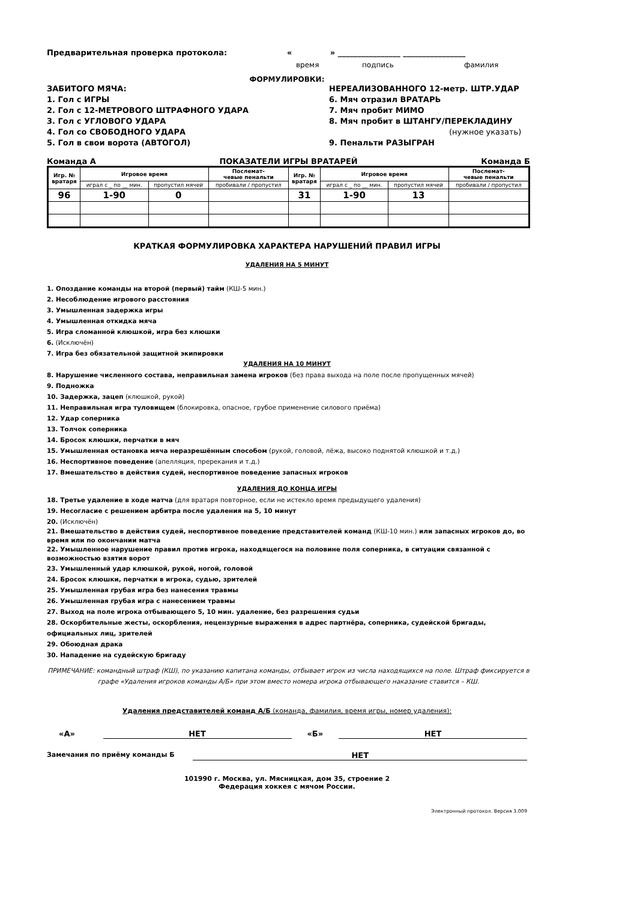Предварительная проверка протокола: « » ________________ ________________
время подпись фамилия
ФОРМУЛИРОВКИ:
ЗАБИТОГО МЯЧА:
1. Гол с ИГРЫ
2. Гол с 12-МЕТРОВОГО ШТРАФНОГО УДАРА
3. Гол с УГЛОВОГО УДАРА
4. Гол со СВОБОДНОГО УДАРА
5. Гол в свои ворота (АВТОГОЛ)
НЕРЕАЛИЗОВАННОГО 12-метр. ШТР.УДАР
6. Мяч отразил ВРАТАРЬ
7. Мяч пробит МИМО
8. Мяч пробит в ШТАНГУ/ПЕРЕКЛАДИНУ
(нужное указать)
9. Пенальти РАЗЫГРАН
Команда А ПОКАЗАТЕЛИ ИГРЫ ВРАТАРЕЙ Команда Б
| Игр. № вратаря | Игровое время | | Послемат- чевые пенальти | Игр. № вратаря | Игровое время | | Послемат- чевые пенальти |
| --- | --- | --- | --- | --- | --- | --- | --- |
| | играл с _ по __ мин. | пропустил мячей | пробивали / пропустил | | играл с _ по __ мин. | пропустил мячей | пробивали / пропустил |
| 96 | 1-90 | 0 | | 31 | 1-90 | 13 | |
КРАТКАЯ ФОРМУЛИРОВКА ХАРАКТЕРА НАРУШЕНИЙ ПРАВИЛ ИГРЫ
УДАЛЕНИЯ НА 5 МИНУТ
1. Опоздание команды на второй (первый) тайм (КШ-5 мин.)
2. Несоблюдение игрового расстояния
3. Умышленная задержка игры
4. Умышленная откидка мяча
5. Игра сломанной клюшкой, игра без клюшки
6. (Исключён)
7. Игра без обязательной защитной экипировки
УДАЛЕНИЯ НА 10 МИНУТ
8. Нарушение численного состава, неправильная замена игроков (без права выхода на поле после пропущенных мячей)
9. Подножка
10. Задержка, зацеп (клюшкой, рукой)
11. Неправильная игра туловищем (блокировка, опасное, грубое применение силового приёма)
12. Удар соперника
13. Толчок соперника
14. Бросок клюшки, перчатки в мяч
15. Умышленная остановка мяча неразрешённым способом (рукой, головой, лёжа, высоко поднятой клюшкой и т.д.)
16. Неспортивное поведение (апелляция, пререкания и т.д.)
17. Вмешательство в действия судей, неспортивное поведение запасных игроков
УДАЛЕНИЯ ДО КОНЦА ИГРЫ
18. Третье удаление в ходе матча (для вратаря повторное, если не истекло время предыдущего удаления)
19. Несогласие с решением арбитра после удаления на 5, 10 минут
20. (Исключён)
21. Вмешательство в действия судей, неспортивное поведение представителей команд (КШ-10 мин.) или запасных игроков до, во время или по окончании матча
22. Умышленное нарушение правил против игрока, находящегося на половине поля соперника, в ситуации связанной с возможностью взятия ворот
23. Умышленный удар клюшкой, рукой, ногой, головой
24. Бросок клюшки, перчатки в игрока, судью, зрителей
25. Умышленная грубая игра без нанесения травмы
26. Умышленная грубая игра с нанесением травмы
27. Выход на поле игрока отбывающего 5, 10 мин. удаление, без разрешения судьи
28. Оскорбительные жесты, оскорбления, нецензурные выражения в адрес партнёра, соперника, судейской бригады, официальных лиц, зрителей
29. Обоюдная драка
30. Нападение на судейскую бригаду
ПРИМЕЧАНИЕ: командный штраф (КШ), по указанию капитана команды, отбывает игрок из числа находящихся на поле. Штраф фиксируется в графе «Удаления игроков команды А/Б» при этом вместо номера игрока отбывающего наказание ставится – КШ.
Удаления представителей команд А/Б (команда, фамилия, время игры, номер удаления):
«А» НЕТ «Б» НЕТ
Замечания по приёму команды Б НЕТ
101990 г. Москва, ул. Мясницкая, дом 35, строение 2
Федерация хоккея с мячом России.
Электронный протокол. Версия 3.009